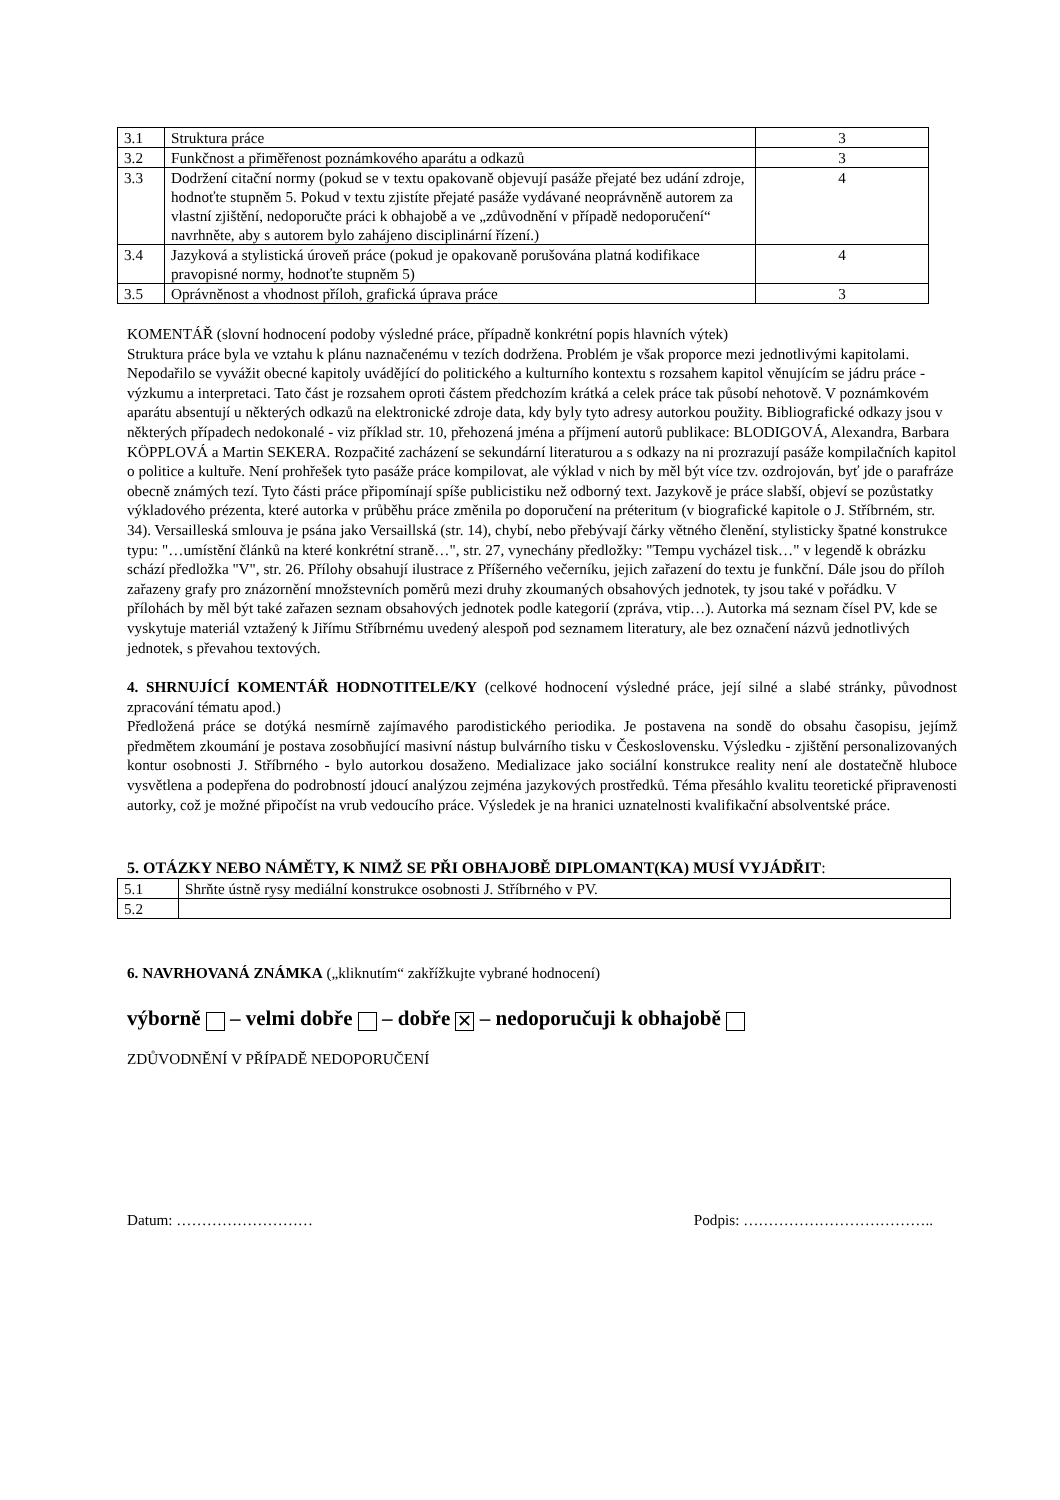| 3.1 | Struktura práce | 3 |
| 3.2 | Funkčnost a přiměřenost poznámkového aparátu a odkazů | 3 |
| 3.3 | Dodržení citační normy (pokud se v textu opakovaně objevují pasáže přejaté bez udání zdroje, hodnoťte stupněm 5. Pokud v textu zjistíte přejaté pasáže vydávané neoprávněně autorem za vlastní zjištění, nedoporučte práci k obhajobě a ve „zdůvodnění v případě nedoporučení“ navrhněte, aby s autorem bylo zahájeno disciplinární řízení.) | 4 |
| 3.4 | Jazyková a stylistická úroveň práce (pokud je opakovaně porušována platná kodifikace pravopisné normy, hodnoťte stupněm 5) | 4 |
| 3.5 | Oprávněnost a vhodnost příloh, grafická úprava práce | 3 |
KOMENTÁŘ (slovní hodnocení podoby výsledné práce, případně konkrétní popis hlavních výtek)
Struktura práce byla ve vztahu k plánu naznačenému v tezích dodržena. Problém je však proporce mezi jednotlivými kapitolami. Nepodařilo se vyvážit obecné kapitoly uvádějící do politického a kulturního kontextu s rozsahem kapitol věnujícím se jádru práce - výzkumu a interpretaci. Tato část je rozsahem oproti částem předchozím krátká a celek práce tak působí nehotově. V poznámkovém aparátu absentují u některých odkazů na elektronické zdroje data, kdy byly tyto adresy autorkou použity. Bibliografické odkazy jsou v některých případech nedokonalé - viz příklad str. 10, přehozená jména a příjmení autorů publikace: BLODIGOVÁ, Alexandra, Barbara KÖPPLOVÁ a Martin SEKERA. Rozpačité zacházení se sekundární literaturou a s odkazy na ni prozrazují pasáže kompilačních kapitol o politice a kultuře. Není prohřešek tyto pasáže práce kompilovat, ale výklad v nich by měl být více tzv. ozdrojován, byť jde o parafráze obecně známých tezí. Tyto části práce připomínají spíše publicistiku než odborný text. Jazykově je práce slabší, objeví se pozůstatky výkladového prézenta, které autorka v průběhu práce změnila po doporučení na préteritum (v biografické kapitole o J. Stříbrném, str. 34). Versailleská smlouva je psána jako Versaillská (str. 14), chybí, nebo přebývají čárky větného členění, stylisticky špatné konstrukce typu: "…umístění článků na které konkrétní straně…", str. 27, vynechány předložky: "Tempu vycházel tisk…" v legendě k obrázku schází předložka "V", str. 26. Přílohy obsahují ilustrace z Příšerného večerníku, jejich zařazení do textu je funkční. Dále jsou do příloh zařazeny grafy pro znázornění množstevních poměrů mezi druhy zkoumaných obsahových jednotek, ty jsou také v pořádku. V přílohách by měl být také zařazen seznam obsahových jednotek podle kategorií (zpráva, vtip…). Autorka má seznam čísel PV, kde se vyskytuje materiál vztažený k Jiřímu Stříbrnému uvedený alespoň pod seznamem literatury, ale bez označení názvů jednotlivých jednotek, s převahou textových.
4. SHRNUJÍCÍ KOMENTÁŘ HODNOTITELE/KY (celkové hodnocení výsledné práce, její silné a slabé stránky, původnost zpracování tématu apod.)
Předložená práce se dotýká nesmírně zajímavého parodistického periodika. Je postavena na sondě do obsahu časopisu, jejímž předmětem zkoumání je postava zosobňující masivní nástup bulvárního tisku v Československu. Výsledku - zjištění personalizovaných kontur osobnosti J. Stříbrného - bylo autorkou dosaženo. Medializace jako sociální konstrukce reality není ale dostatečně hluboce vysvětlena a podepřena do podrobností jdoucí analýzou zejména jazykových prostředků. Téma přesáhlo kvalitu teoretické připravenosti autorky, což je možné připočíst na vrub vedoucího práce. Výsledek je na hranici uznatelnosti kvalifikační absolventské práce.
5. OTÁZKY NEBO NÁMĚTY, K NIMŽ SE PŘI OBHAJOBĚ DIPLOMANT(KA) MUSÍ VYJÁDŘIT:
| 5.1 | Shrňte ústně rysy mediální konstrukce osobnosti J. Stříbrného v PV. |
| 5.2 | |
6. NAVRHOVANÁ ZNÁMKA („kliknutím“ zakřížkujte vybrané hodnocení)
výborně – velmi dobře – dobře ✕ – nedoporučuji k obhajobě
ZDŮVODNĚNÍ V PŘÍPADĚ NEDOPORUČENÍ
Datum: ……………………… Podpis: ………………………………..